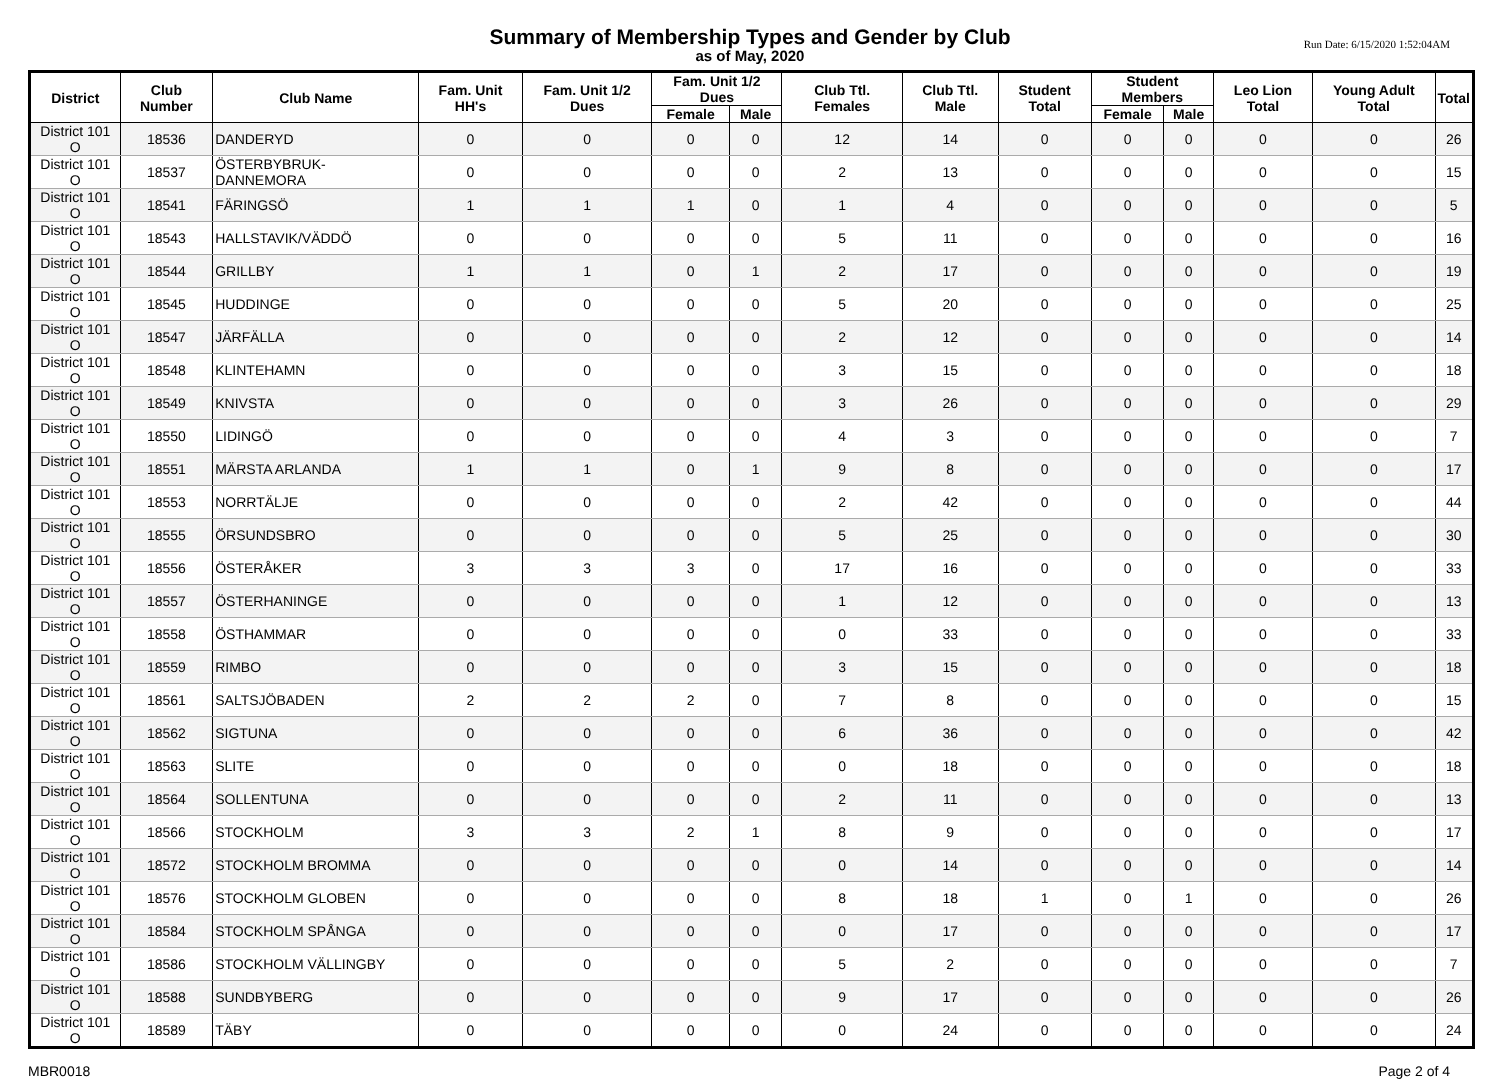Summary of Membership Types and Gender by Club
as of May, 2020
Run Date: 6/15/2020 1:52:04AM
| District | Club Number | Club Name | Fam. Unit HH's | Fam. Unit 1/2 Dues | Fam. Unit 1/2 Dues | | Club Ttl. Females | Club Ttl. Male | Student Total | Student Members | | Leo Lion Total | Young Adult Total | Total |
| --- | --- | --- | --- | --- | --- | --- | --- | --- | --- | --- | --- | --- | --- | --- |
| | | | | | Female | Male | | | | Female | Male | | | |
| District 101 O | 18536 | DANDERYD | 0 | 0 | 0 | 0 | 12 | 14 | 0 | 0 | 0 | 0 | 0 | 26 |
| District 101 O | 18537 | ÖSTERBYBRUK-DANNEMORA | 0 | 0 | 0 | 0 | 2 | 13 | 0 | 0 | 0 | 0 | 0 | 15 |
| District 101 O | 18541 | FÄRINGSÖ | 1 | 1 | 1 | 0 | 1 | 4 | 0 | 0 | 0 | 0 | 0 | 5 |
| District 101 O | 18543 | HALLSTAVIK/VÄDDÖ | 0 | 0 | 0 | 0 | 5 | 11 | 0 | 0 | 0 | 0 | 0 | 16 |
| District 101 O | 18544 | GRILLBY | 1 | 1 | 0 | 1 | 2 | 17 | 0 | 0 | 0 | 0 | 0 | 19 |
| District 101 O | 18545 | HUDDINGE | 0 | 0 | 0 | 0 | 5 | 20 | 0 | 0 | 0 | 0 | 0 | 25 |
| District 101 O | 18547 | JÄRFÄLLA | 0 | 0 | 0 | 0 | 2 | 12 | 0 | 0 | 0 | 0 | 0 | 14 |
| District 101 O | 18548 | KLINTEHAMN | 0 | 0 | 0 | 0 | 3 | 15 | 0 | 0 | 0 | 0 | 0 | 18 |
| District 101 O | 18549 | KNIVSTA | 0 | 0 | 0 | 0 | 3 | 26 | 0 | 0 | 0 | 0 | 0 | 29 |
| District 101 O | 18550 | LIDINGÖ | 0 | 0 | 0 | 0 | 4 | 3 | 0 | 0 | 0 | 0 | 0 | 7 |
| District 101 O | 18551 | MÄRSTA ARLANDA | 1 | 1 | 0 | 1 | 9 | 8 | 0 | 0 | 0 | 0 | 0 | 17 |
| District 101 O | 18553 | NORRTÄLJE | 0 | 0 | 0 | 0 | 2 | 42 | 0 | 0 | 0 | 0 | 0 | 44 |
| District 101 O | 18555 | ÖRSUNDSBRO | 0 | 0 | 0 | 0 | 5 | 25 | 0 | 0 | 0 | 0 | 0 | 30 |
| District 101 O | 18556 | ÖSTERÅKER | 3 | 3 | 3 | 0 | 17 | 16 | 0 | 0 | 0 | 0 | 0 | 33 |
| District 101 O | 18557 | ÖSTERHANINGE | 0 | 0 | 0 | 0 | 1 | 12 | 0 | 0 | 0 | 0 | 0 | 13 |
| District 101 O | 18558 | ÖSTHAMMAR | 0 | 0 | 0 | 0 | 0 | 33 | 0 | 0 | 0 | 0 | 0 | 33 |
| District 101 O | 18559 | RIMBO | 0 | 0 | 0 | 0 | 3 | 15 | 0 | 0 | 0 | 0 | 0 | 18 |
| District 101 O | 18561 | SALTSJÖBADEN | 2 | 2 | 2 | 0 | 7 | 8 | 0 | 0 | 0 | 0 | 0 | 15 |
| District 101 O | 18562 | SIGTUNA | 0 | 0 | 0 | 0 | 6 | 36 | 0 | 0 | 0 | 0 | 0 | 42 |
| District 101 O | 18563 | SLITE | 0 | 0 | 0 | 0 | 0 | 18 | 0 | 0 | 0 | 0 | 0 | 18 |
| District 101 O | 18564 | SOLLENTUNA | 0 | 0 | 0 | 0 | 2 | 11 | 0 | 0 | 0 | 0 | 0 | 13 |
| District 101 O | 18566 | STOCKHOLM | 3 | 3 | 2 | 1 | 8 | 9 | 0 | 0 | 0 | 0 | 0 | 17 |
| District 101 O | 18572 | STOCKHOLM BROMMA | 0 | 0 | 0 | 0 | 0 | 14 | 0 | 0 | 0 | 0 | 0 | 14 |
| District 101 O | 18576 | STOCKHOLM GLOBEN | 0 | 0 | 0 | 0 | 8 | 18 | 1 | 0 | 1 | 0 | 0 | 26 |
| District 101 O | 18584 | STOCKHOLM SPÅNGA | 0 | 0 | 0 | 0 | 0 | 17 | 0 | 0 | 0 | 0 | 0 | 17 |
| District 101 O | 18586 | STOCKHOLM VÄLLINGBY | 0 | 0 | 0 | 0 | 5 | 2 | 0 | 0 | 0 | 0 | 0 | 7 |
| District 101 O | 18588 | SUNDBYBERG | 0 | 0 | 0 | 0 | 9 | 17 | 0 | 0 | 0 | 0 | 0 | 26 |
| District 101 O | 18589 | TÄBY | 0 | 0 | 0 | 0 | 0 | 24 | 0 | 0 | 0 | 0 | 0 | 24 |
MBR0018 Page 2 of 4